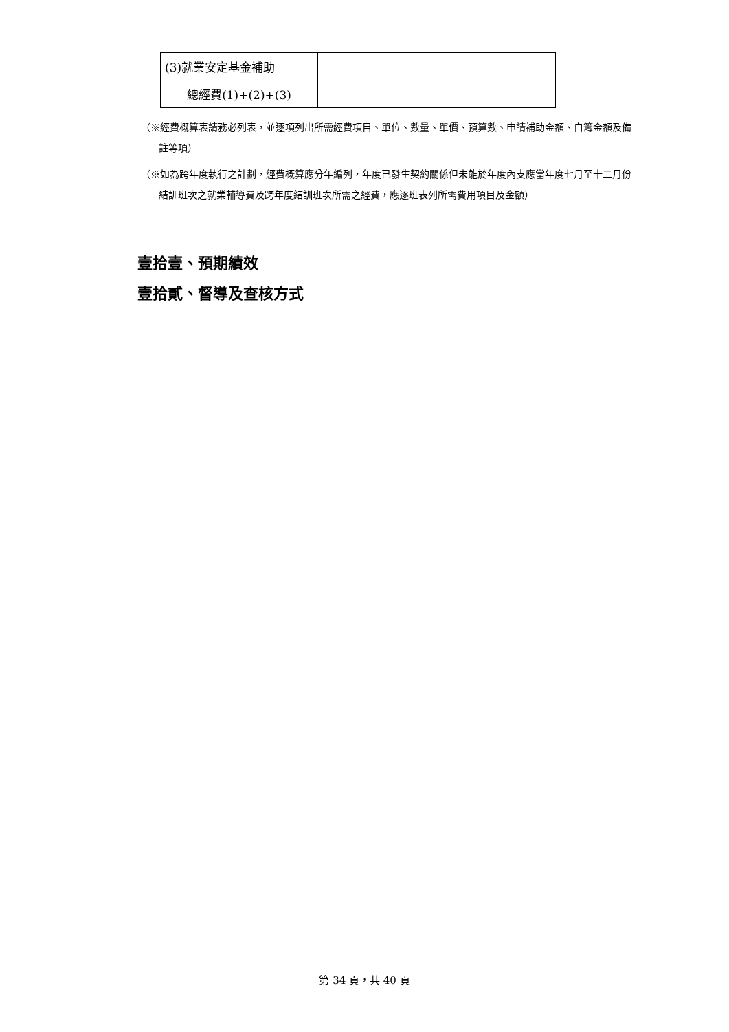| (3)就業安定基金補助 | | |
| 總經費(1)+(2)+(3) | | |
（※經費概算表請務必列表，並逐項列出所需經費項目、單位、數量、單價、預算數、申請補助金額、自籌金額及備註等項）
（※如為跨年度執行之計劃，經費概算應分年編列，年度已發生契約關係但未能於年度內支應當年度七月至十二月份結訓班次之就業輔導費及跨年度結訓班次所需之經費，應逐班表列所需費用項目及金額）
壹拾壹、預期績效
壹拾貳、督導及查核方式
第 34 頁，共 40 頁